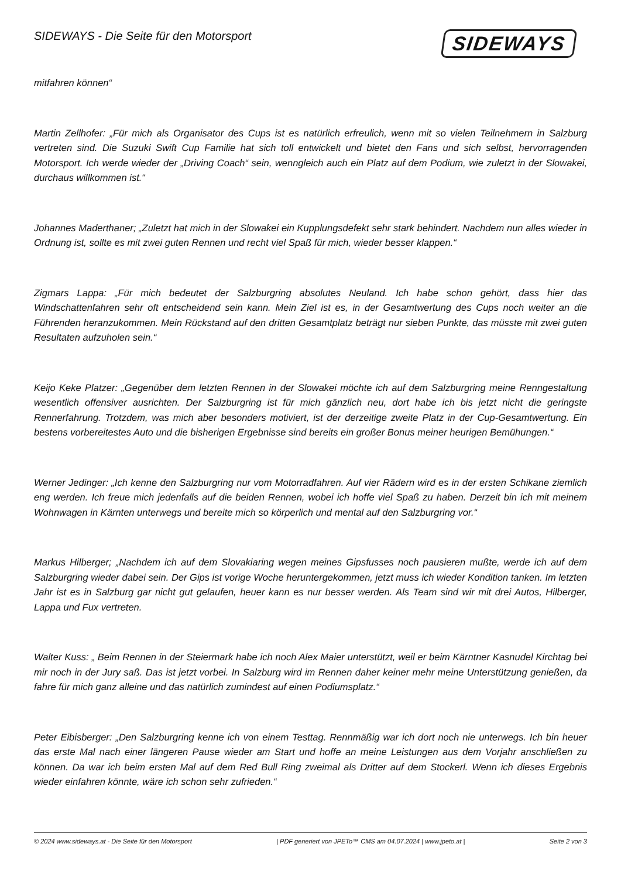SIDEWAYS - Die Seite für den Motorsport
SIDEWAYS
mitfahren können“
Martin Zellhofer: „Für mich als Organisator des Cups ist es natürlich erfreulich, wenn mit so vielen Teilnehmern in Salzburg vertreten sind. Die Suzuki Swift Cup Familie hat sich toll entwickelt und bietet den Fans und sich selbst, hervorragenden Motorsport. Ich werde wieder der „Driving Coach“ sein, wenngleich auch ein Platz auf dem Podium, wie zuletzt in der Slowakei, durchaus willkommen ist.“
Johannes Maderthaner; „Zuletzt hat mich in der Slowakei ein Kupplungsdefekt sehr stark behindert. Nachdem nun alles wieder in Ordnung ist, sollte es mit zwei guten Rennen und recht viel Spaß für mich, wieder besser klappen.“
Zigmars Lappa: „Für mich bedeutet der Salzburgring absolutes Neuland. Ich habe schon gehört, dass hier das Windschattenfahren sehr oft entscheidend sein kann. Mein Ziel ist es, in der Gesamtwertung des Cups noch weiter an die Führenden heranzukommen. Mein Rückstand auf den dritten Gesamtplatz beträgt nur sieben Punkte, das müsste mit zwei guten Resultaten aufzuholen sein.“
Keijo Keke Platzer: „Gegenüber dem letzten Rennen in der Slowakei möchte ich auf dem Salzburgring meine Renngestaltung wesentlich offensiver ausrichten. Der Salzburgring ist für mich gänzlich neu, dort habe ich bis jetzt nicht die geringste Rennerfahrung. Trotzdem, was mich aber besonders motiviert, ist der derzeitige zweite Platz in der Cup-Gesamtwertung. Ein bestens vorbereitestes Auto und die bisherigen Ergebnisse sind bereits ein großer Bonus meiner heurigen Bemühungen.“
Werner Jedinger: „Ich kenne den Salzburgring nur vom Motorradfahren. Auf vier Rädern wird es in der ersten Schikane ziemlich eng werden. Ich freue mich jedenfalls auf die beiden Rennen, wobei ich hoffe viel Spaß zu haben. Derzeit bin ich mit meinem Wohnwagen in Kärnten unterwegs und bereite mich so körperlich und mental auf den Salzburgring vor.“
Markus Hilberger; „Nachdem ich auf dem Slovakiaring wegen meines Gipsfusses noch pausieren mußte, werde ich auf dem Salzburgring wieder dabei sein. Der Gips ist vorige Woche heruntergekommen, jetzt muss ich wieder Kondition tanken. Im letzten Jahr ist es in Salzburg gar nicht gut gelaufen, heuer kann es nur besser werden. Als Team sind wir mit drei Autos, Hilberger, Lappa und Fux vertreten.
Walter Kuss: „ Beim Rennen in der Steiermark habe ich noch Alex Maier unterstützt, weil er beim Kärntner Kasnudel Kirchtag bei mir noch in der Jury saß. Das ist jetzt vorbei. In Salzburg wird im Rennen daher keiner mehr meine Unterstützung genießen, da fahre für mich ganz alleine und das natürlich zumindest auf einen Podiumsplatz.“
Peter Eibisberger: „Den Salzburgring kenne ich von einem Testtag. Rennmäßig war ich dort noch nie unterwegs. Ich bin heuer das erste Mal nach einer längeren Pause wieder am Start und hoffe an meine Leistungen aus dem Vorjahr anschließen zu können. Da war ich beim ersten Mal auf dem Red Bull Ring zweimal als Dritter auf dem Stockerl. Wenn ich dieses Ergebnis wieder einfahren könnte, wäre ich schon sehr zufrieden.“
© 2024 www.sideways.at - Die Seite für den Motorsport | PDF generiert von JPETo™ CMS am 04.07.2024 | www.jpeto.at | Seite 2 von 3